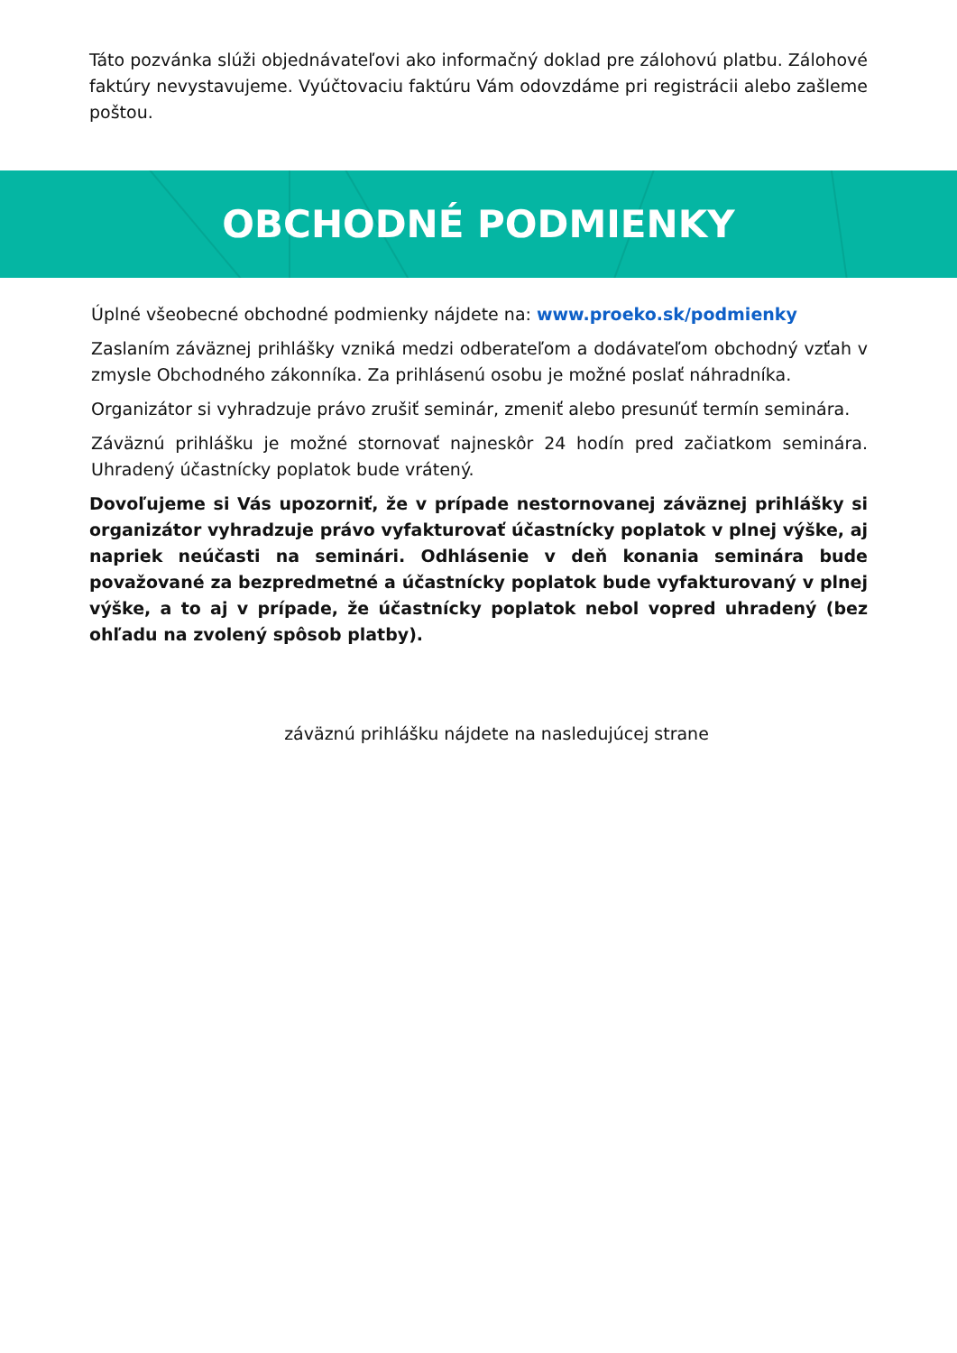Táto pozvánka slúži objednávateľovi ako informačný doklad pre zálohovú platbu. Zálohové faktúry nevystavujeme. Vyúčtovaciu faktúru Vám odovzdáme pri registrácii alebo zašleme poštou.
OBCHODNÉ PODMIENKY
Úplné všeobecné obchodné podmienky nájdete na: www.proeko.sk/podmienky
Zaslaním záväznej prihlášky vzniká medzi odberateľom a dodávateľom obchodný vzťah v zmysle Obchodného zákonníka. Za prihlásenú osobu je možné poslať náhradníka.
Organizátor si vyhradzuje právo zrušiť seminár, zmeniť alebo presunúť termín seminára.
Záväznú prihlášku je možné stornovať najneskôr 24 hodín pred začiatkom seminára. Uhradený účastnícky poplatok bude vrátený.
Dovoľujeme si Vás upozorniť, že v prípade nestornovanej záväznej prihlášky si organizátor vyhradzuje právo vyfakturovať účastnícky poplatok v plnej výške, aj napriek neúčasti na seminári. Odhlásenie v deň konania seminára bude považované za bezpredmetné a účastnícky poplatok bude vyfakturovaný v plnej výške, a to aj v prípade, že účastnícky poplatok nebol vopred uhradený (bez ohľadu na zvolený spôsob platby).
záväznú prihlášku nájdete na nasledujúcej strane